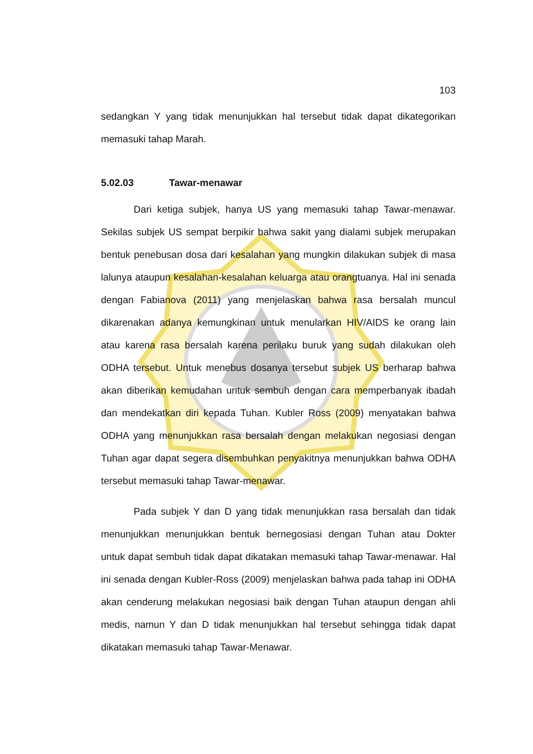103
sedangkan Y yang tidak menunjukkan hal tersebut tidak dapat dikategorikan memasuki tahap Marah.
5.02.03 Tawar-menawar
Dari ketiga subjek, hanya US yang memasuki tahap Tawar-menawar. Sekilas subjek US sempat berpikir bahwa sakit yang dialami subjek merupakan bentuk penebusan dosa dari kesalahan yang mungkin dilakukan subjek di masa lalunya ataupun kesalahan-kesalahan keluarga atau orangtuanya. Hal ini senada dengan Fabianova (2011) yang menjelaskan bahwa rasa bersalah muncul dikarenakan adanya kemungkinan untuk menularkan HIV/AIDS ke orang lain atau karena rasa bersalah karena perilaku buruk yang sudah dilakukan oleh ODHA tersebut. Untuk menebus dosanya tersebut subjek US berharap bahwa akan diberikan kemudahan untuk sembuh dengan cara memperbanyak ibadah dan mendekatkan diri kepada Tuhan. Kubler Ross (2009) menyatakan bahwa ODHA yang menunjukkan rasa bersalah dengan melakukan negosiasi dengan Tuhan agar dapat segera disembuhkan penyakitnya menunjukkan bahwa ODHA tersebut memasuki tahap Tawar-menawar.
Pada subjek Y dan D yang tidak menunjukkan rasa bersalah dan tidak menunjukkan menunjukkan bentuk bernegosiasi dengan Tuhan atau Dokter untuk dapat sembuh tidak dapat dikatakan memasuki tahap Tawar-menawar. Hal ini senada dengan Kubler-Ross (2009) menjelaskan bahwa pada tahap ini ODHA akan cenderung melakukan negosiasi baik dengan Tuhan ataupun dengan ahli medis, namun Y dan D tidak menunjukkan hal tersebut sehingga tidak dapat dikatakan memasuki tahap Tawar-Menawar.